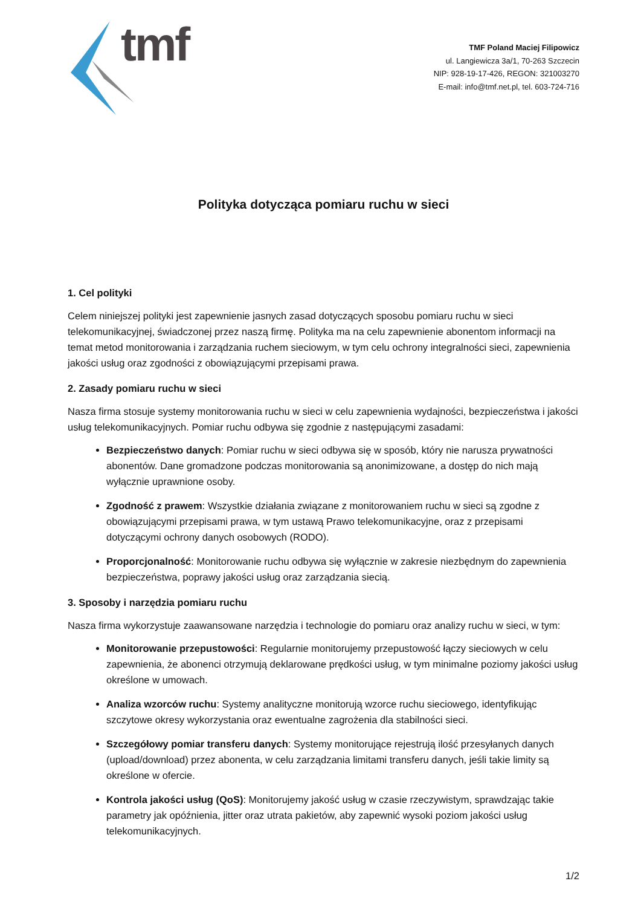tmf
TMF Poland Maciej Filipowicz
ul. Langiewicza 3a/1, 70-263 Szczecin
NIP: 928-19-17-426, REGON: 321003270
E-mail: info@tmf.net.pl, tel. 603-724-716
Polityka dotycząca pomiaru ruchu w sieci
1. Cel polityki
Celem niniejszej polityki jest zapewnienie jasnych zasad dotyczących sposobu pomiaru ruchu w sieci telekomunikacyjnej, świadczonej przez naszą firmę. Polityka ma na celu zapewnienie abonentom informacji na temat metod monitorowania i zarządzania ruchem sieciowym, w tym celu ochrony integralności sieci, zapewnienia jakości usług oraz zgodności z obowiązującymi przepisami prawa.
2. Zasady pomiaru ruchu w sieci
Nasza firma stosuje systemy monitorowania ruchu w sieci w celu zapewnienia wydajności, bezpieczeństwa i jakości usług telekomunikacyjnych. Pomiar ruchu odbywa się zgodnie z następującymi zasadami:
Bezpieczeństwo danych: Pomiar ruchu w sieci odbywa się w sposób, który nie narusza prywatności abonentów. Dane gromadzone podczas monitorowania są anonimizowane, a dostęp do nich mają wyłącznie uprawnione osoby.
Zgodność z prawem: Wszystkie działania związane z monitorowaniem ruchu w sieci są zgodne z obowiązującymi przepisami prawa, w tym ustawą Prawo telekomunikacyjne, oraz z przepisami dotyczącymi ochrony danych osobowych (RODO).
Proporcjonalność: Monitorowanie ruchu odbywa się wyłącznie w zakresie niezbędnym do zapewnienia bezpieczeństwa, poprawy jakości usług oraz zarządzania siecią.
3. Sposoby i narzędzia pomiaru ruchu
Nasza firma wykorzystuje zaawansowane narzędzia i technologie do pomiaru oraz analizy ruchu w sieci, w tym:
Monitorowanie przepustowości: Regularnie monitorujemy przepustowość łączy sieciowych w celu zapewnienia, że abonenci otrzymują deklarowane prędkości usług, w tym minimalne poziomy jakości usług określone w umowach.
Analiza wzorców ruchu: Systemy analityczne monitorują wzorce ruchu sieciowego, identyfikując szczytowe okresy wykorzystania oraz ewentualne zagrożenia dla stabilności sieci.
Szczegółowy pomiar transferu danych: Systemy monitorujące rejestrują ilość przesyłanych danych (upload/download) przez abonenta, w celu zarządzania limitami transferu danych, jeśli takie limity są określone w ofercie.
Kontrola jakości usług (QoS): Monitorujemy jakość usług w czasie rzeczywistym, sprawdzając takie parametry jak opóźnienia, jitter oraz utrata pakietów, aby zapewnić wysoki poziom jakości usług telekomunikacyjnych.
1/2